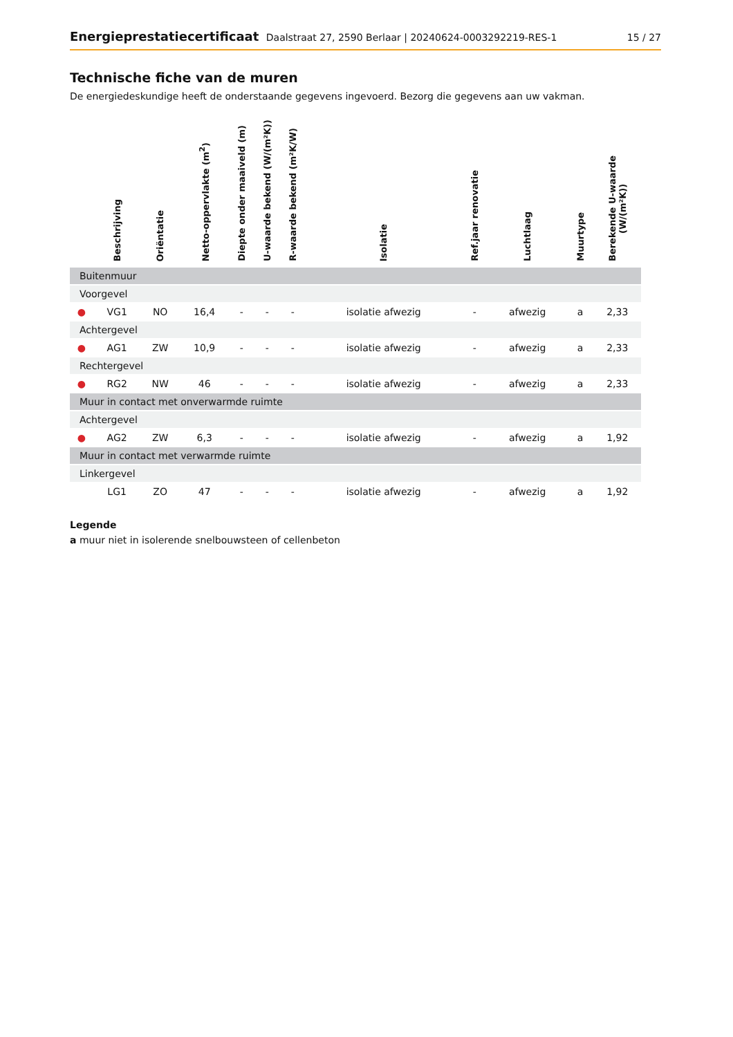Energieprestatiecertificaat Daalstraat 27, 2590 Berlaar | 20240624-0003292219-RES-1
15 / 27
Technische fiche van de muren
De energiedeskundige heeft de onderstaande gegevens ingevoerd. Bezorg die gegevens aan uw vakman.
| | Beschrijving | Oriëntatie | Netto-oppervlakte (m<sup>2</sup>) | Diepte onder maaiveld (m) | U-waarde bekend (W/(m²K)) | R-waarde bekend (m²K/W) | Isolatie | Ref.jaar renovatie | Luchtlaag | Muurtype | Berekende U-waarde (W/(m²K)) |
| --- | --- | --- | --- | --- | --- | --- | --- | --- | --- | --- | --- |
| Buitenmuur | | | | | | | | | | | |
| Voorgevel | | | | | | | | | | | |
| ● | VG1 | NO | 16,4 | - | - | - | isolatie afwezig | - | afwezig | a | 2,33 |
| Achtergevel | | | | | | | | | | | |
| ● | AG1 | ZW | 10,9 | - | - | - | isolatie afwezig | - | afwezig | a | 2,33 |
| Rechtergevel | | | | | | | | | | | |
| ● | RG2 | NW | 46 | - | - | - | isolatie afwezig | - | afwezig | a | 2,33 |
| Muur in contact met onverwarmde ruimte | | | | | | | | | | | |
| Achtergevel | | | | | | | | | | | |
| ● | AG2 | ZW | 6,3 | - | - | - | isolatie afwezig | - | afwezig | a | 1,92 |
| Muur in contact met verwarmde ruimte | | | | | | | | | | | |
| Linkergevel | | | | | | | | | | | |
| | LG1 | ZO | 47 | - | - | - | isolatie afwezig | - | afwezig | a | 1,92 |
Legende
a muur niet in isolerende snelbouwsteen of cellenbeton